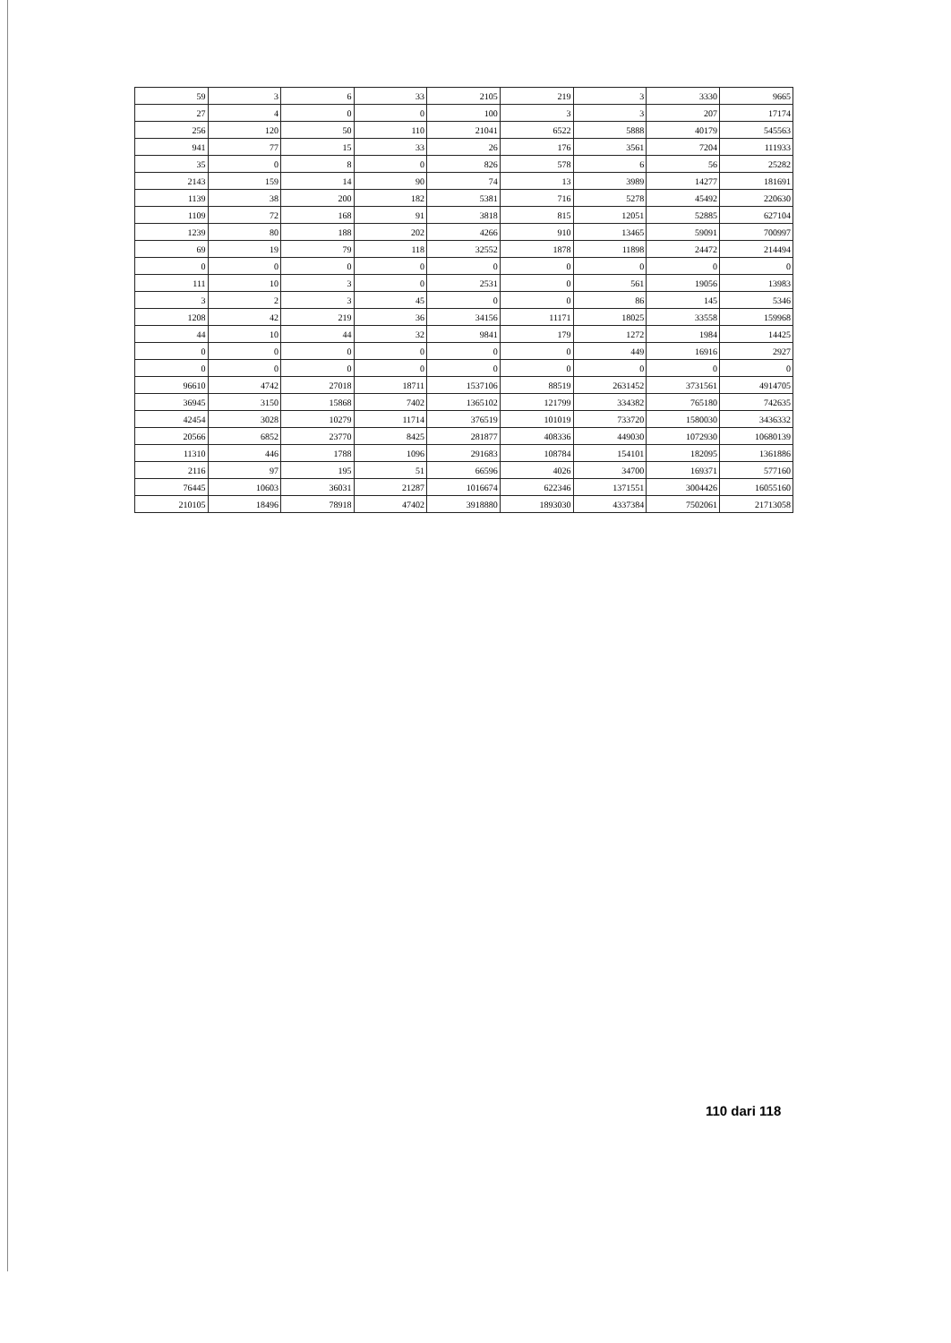| 59 | 3 | 6 | 33 | 2105 | 219 | 3 | 3330 | 9665 |
| 27 | 4 | 0 | 0 | 100 | 3 | 3 | 207 | 17174 |
| 256 | 120 | 50 | 110 | 21041 | 6522 | 5888 | 40179 | 545563 |
| 941 | 77 | 15 | 33 | 26 | 176 | 3561 | 7204 | 111933 |
| 35 | 0 | 8 | 0 | 826 | 578 | 6 | 56 | 25282 |
| 2143 | 159 | 14 | 90 | 74 | 13 | 3989 | 14277 | 181691 |
| 1139 | 38 | 200 | 182 | 5381 | 716 | 5278 | 45492 | 220630 |
| 1109 | 72 | 168 | 91 | 3818 | 815 | 12051 | 52885 | 627104 |
| 1239 | 80 | 188 | 202 | 4266 | 910 | 13465 | 59091 | 700997 |
| 69 | 19 | 79 | 118 | 32552 | 1878 | 11898 | 24472 | 214494 |
| 0 | 0 | 0 | 0 | 0 | 0 | 0 | 0 | 0 |
| 111 | 10 | 3 | 0 | 2531 | 0 | 561 | 19056 | 13983 |
| 3 | 2 | 3 | 45 | 0 | 0 | 86 | 145 | 5346 |
| 1208 | 42 | 219 | 36 | 34156 | 11171 | 18025 | 33558 | 159968 |
| 44 | 10 | 44 | 32 | 9841 | 179 | 1272 | 1984 | 14425 |
| 0 | 0 | 0 | 0 | 0 | 0 | 449 | 16916 | 2927 |
| 0 | 0 | 0 | 0 | 0 | 0 | 0 | 0 | 0 |
| 96610 | 4742 | 27018 | 18711 | 1537106 | 88519 | 2631452 | 3731561 | 4914705 |
| 36945 | 3150 | 15868 | 7402 | 1365102 | 121799 | 334382 | 765180 | 742635 |
| 42454 | 3028 | 10279 | 11714 | 376519 | 101019 | 733720 | 1580030 | 3436332 |
| 20566 | 6852 | 23770 | 8425 | 281877 | 408336 | 449030 | 1072930 | 10680139 |
| 11310 | 446 | 1788 | 1096 | 291683 | 108784 | 154101 | 182095 | 1361886 |
| 2116 | 97 | 195 | 51 | 66596 | 4026 | 34700 | 169371 | 577160 |
| 76445 | 10603 | 36031 | 21287 | 1016674 | 622346 | 1371551 | 3004426 | 16055160 |
| 210105 | 18496 | 78918 | 47402 | 3918880 | 1893030 | 4337384 | 7502061 | 21713058 |
110 dari 118